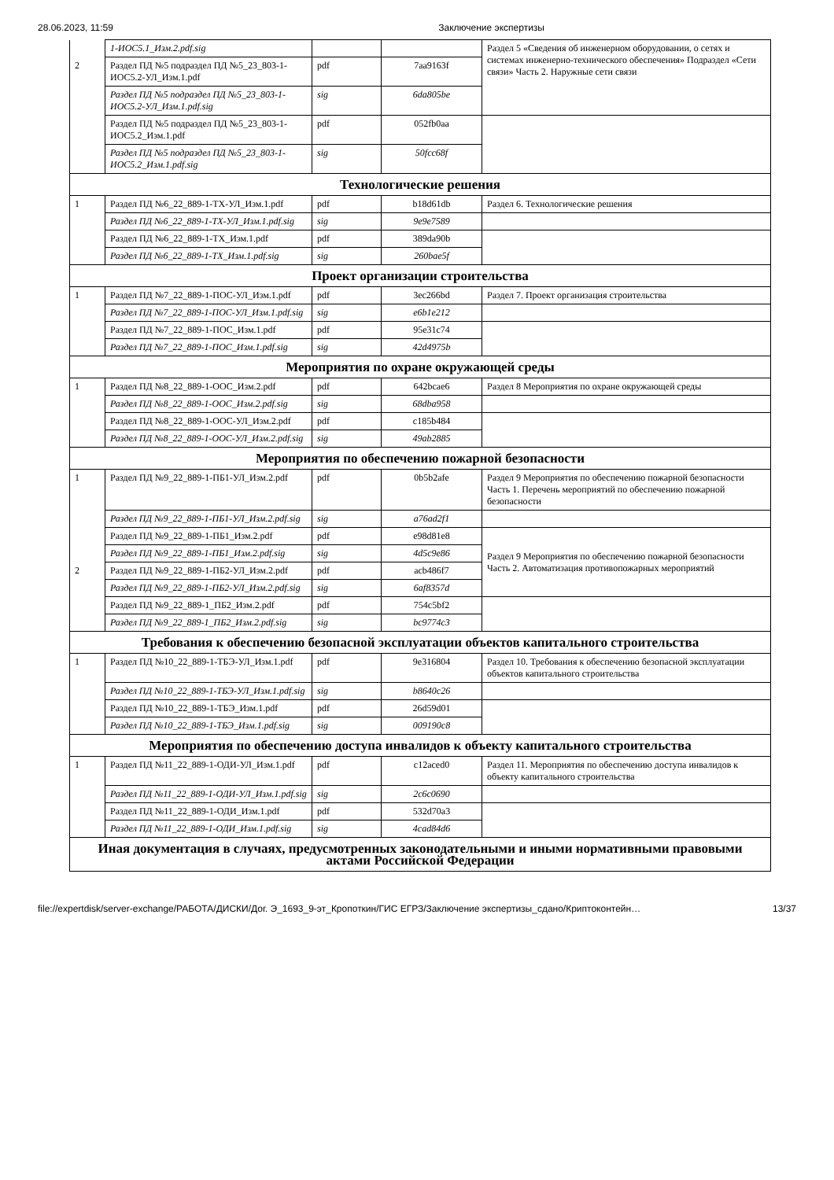28.06.2023, 11:59 Заключение экспертизы
| | 1-ИОС5.1_Изм.2.pdf.sig | | | Раздел 5 «Сведения об инженерном оборудовании, о сетях и системах инженерно-технического обеспечения» Подраздел «Сети связи» Часть 2. Наружные сети связи |
| 2 | Раздел ПД №5 подраздел ПД №5_23_803-1-ИОС5.2-УЛ_Изм.1.pdf | pdf | 7aa9163f | |
| | Раздел ПД №5 подраздел ПД №5_23_803-1-ИОС5.2-УЛ_Изм.1.pdf.sig | sig | 6da805be | |
| | Раздел ПД №5 подраздел ПД №5_23_803-1-ИОС5.2_Изм.1.pdf | pdf | 052fb0aa | |
| | Раздел ПД №5 подраздел ПД №5_23_803-1-ИОС5.2_Изм.1.pdf.sig | sig | 50fcc68f | |
| Технологические решения | | | | |
| 1 | Раздел ПД №6_22_889-1-ТХ-УЛ_Изм.1.pdf | pdf | b18d61db | Раздел 6. Технологические решения |
| | Раздел ПД №6_22_889-1-ТХ-УЛ_Изм.1.pdf.sig | sig | 9e9e7589 | |
| | Раздел ПД №6_22_889-1-ТХ_Изм.1.pdf | pdf | 389da90b | |
| | Раздел ПД №6_22_889-1-ТХ_Изм.1.pdf.sig | sig | 260bae5f | |
| Проект организации строительства | | | | |
| 1 | Раздел ПД №7_22_889-1-ПОС-УЛ_Изм.1.pdf | pdf | 3ec266bd | Раздел 7. Проект организация строительства |
| | Раздел ПД №7_22_889-1-ПОС-УЛ_Изм.1.pdf.sig | sig | e6b1e212 | |
| | Раздел ПД №7_22_889-1-ПОС_Изм.1.pdf | pdf | 95e31c74 | |
| | Раздел ПД №7_22_889-1-ПОС_Изм.1.pdf.sig | sig | 42d4975b | |
| Мероприятия по охране окружающей среды | | | | |
| 1 | Раздел ПД №8_22_889-1-ООС_Изм.2.pdf | pdf | 642bcae6 | Раздел 8 Мероприятия по охране окружающей среды |
| | Раздел ПД №8_22_889-1-ООС_Изм.2.pdf.sig | sig | 68dba958 | |
| | Раздел ПД №8_22_889-1-ООС-УЛ_Изм.2.pdf | pdf | c185b484 | |
| | Раздел ПД №8_22_889-1-ООС-УЛ_Изм.2.pdf.sig | sig | 49ab2885 | |
| Мероприятия по обеспечению пожарной безопасности | | | | |
| 1 | Раздел ПД №9_22_889-1-ПБ1-УЛ_Изм.2.pdf | pdf | 0b5b2afe | Раздел 9 Мероприятия по обеспечению пожарной безопасности Часть 1. Перечень мероприятий по обеспечению пожарной безопасности |
| | Раздел ПД №9_22_889-1-ПБ1-УЛ_Изм.2.pdf.sig | sig | a76ad2f1 | |
| | Раздел ПД №9_22_889-1-ПБ1_Изм.2.pdf | pdf | e98d81e8 | Раздел 9 Мероприятия по обеспечению пожарной безопасности Часть 2. Автоматизация противопожарных мероприятий |
| | Раздел ПД №9_22_889-1-ПБ1_Изм.2.pdf.sig | sig | 4d5c9e86 | |
| 2 | Раздел ПД №9_22_889-1-ПБ2-УЛ_Изм.2.pdf | pdf | acb486f7 | |
| | Раздел ПД №9_22_889-1-ПБ2-УЛ_Изм.2.pdf.sig | sig | 6af8357d | |
| | Раздел ПД №9_22_889-1_ПБ2_Изм.2.pdf | pdf | 754c5bf2 | |
| | Раздел ПД №9_22_889-1_ПБ2_Изм.2.pdf.sig | sig | bc9774c3 | |
| Требования к обеспечению безопасной эксплуатации объектов капитального строительства | | | | |
| 1 | Раздел ПД №10_22_889-1-ТБЭ-УЛ_Изм.1.pdf | pdf | 9e316804 | Раздел 10. Требования к обеспечению безопасной эксплуатации объектов капитального строительства |
| | Раздел ПД №10_22_889-1-ТБЭ-УЛ_Изм.1.pdf.sig | sig | b8640c26 | |
| | Раздел ПД №10_22_889-1-ТБЭ_Изм.1.pdf | pdf | 26d59d01 | |
| | Раздел ПД №10_22_889-1-ТБЭ_Изм.1.pdf.sig | sig | 009190c8 | |
| Мероприятия по обеспечению доступа инвалидов к объекту капитального строительства | | | | |
| 1 | Раздел ПД №11_22_889-1-ОДИ-УЛ_Изм.1.pdf | pdf | c12aced0 | Раздел 11. Мероприятия по обеспечению доступа инвалидов к объекту капитального строительства |
| | Раздел ПД №11_22_889-1-ОДИ-УЛ_Изм.1.pdf.sig | sig | 2c6c0690 | |
| | Раздел ПД №11_22_889-1-ОДИ_Изм.1.pdf | pdf | 532d70a3 | |
| | Раздел ПД №11_22_889-1-ОДИ_Изм.1.pdf.sig | sig | 4cad84d6 | |
| Иная документация в случаях, предусмотренных законодательными и иными нормативными правовыми актами Российской Федерации | | | | |
file://expertdisk/server-exchange/РАБОТА/ДИСКИ/Дог. Э_1693_9-эт_Кропоткин/ГИС ЕГРЗ/Заключение экспертизы_сдано/Криптоконтейн… 13/37